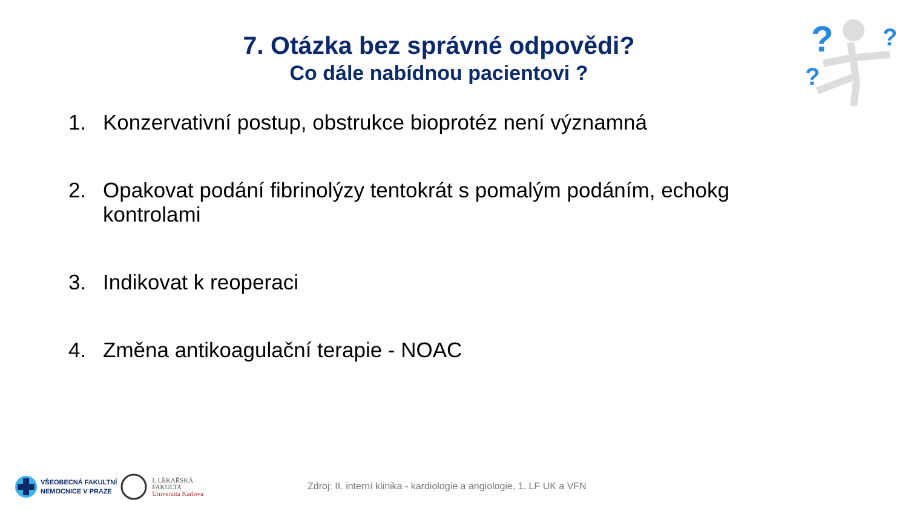?
?
?
7. Otázka bez správné odpovědi?
Co dále nabídnou pacientovi ?
1. Konzervativní postup, obstrukce bioprotéz není významná
2. Opakovat podání fibrinolýzy tentokrát s pomalým podáním, echokg kontrolami
3. Indikovat k reoperaci
4. Změna antikoagulační terapie - NOAC
VŠEOBECNÁ FAKULTNÍ
NEMOCNICE V PRAZE
I. LÉKAŘSKÁ
FAKULTA
Univerzita Karlova
Zdroj: II. interní klinika - kardiologie a angiologie, 1. LF UK a VFN